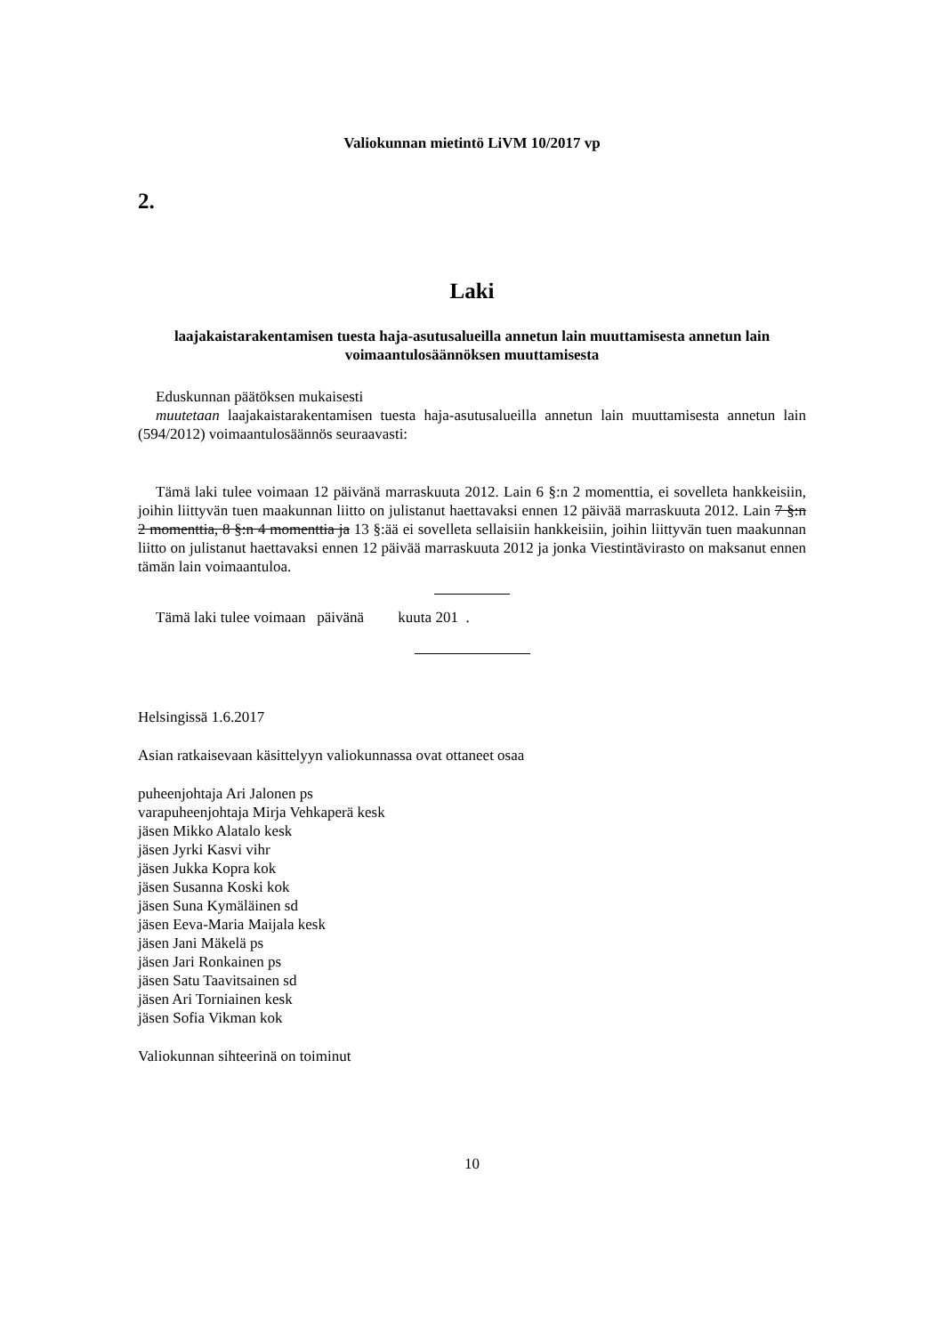Valiokunnan mietintö LiVM 10/2017 vp
2.
Laki
laajakaistarakentamisen tuesta haja-asutusalueilla annetun lain muuttamisesta annetun lain voimaantulosäännöksen muuttamisesta
Eduskunnan päätöksen mukaisesti
muutetaan laajakaistarakentamisen tuesta haja-asutusalueilla annetun lain muuttamisesta annetun lain (594/2012) voimaantulosäännös seuraavasti:
Tämä laki tulee voimaan 12 päivänä marraskuuta 2012. Lain 6 §:n 2 momenttia, ei sovelleta hankkeisiin, joihin liittyvän tuen maakunnan liitto on julistanut haettavaksi ennen 12 päivää marraskuuta 2012. Lain 7 §:n 2 momenttia, 8 §:n 4 momenttia ja 13 §:ää ei sovelleta sellaisiin hankkeisiin, joihin liittyvän tuen maakunnan liitto on julistanut haettavaksi ennen 12 päivää marraskuuta 2012 ja jonka Viestintävirasto on maksanut ennen tämän lain voimaantuloa.
Tämä laki tulee voimaan päivänä kuuta 201 .
Helsingissä 1.6.2017
Asian ratkaisevaan käsittelyyn valiokunnassa ovat ottaneet osaa
puheenjohtaja Ari Jalonen ps
varapuheenjohtaja Mirja Vehkaperä kesk
jäsen Mikko Alatalo kesk
jäsen Jyrki Kasvi vihr
jäsen Jukka Kopra kok
jäsen Susanna Koski kok
jäsen Suna Kymäläinen sd
jäsen Eeva-Maria Maijala kesk
jäsen Jani Mäkelä ps
jäsen Jari Ronkainen ps
jäsen Satu Taavitsainen sd
jäsen Ari Torniainen kesk
jäsen Sofia Vikman kok
Valiokunnan sihteerinä on toiminut
10